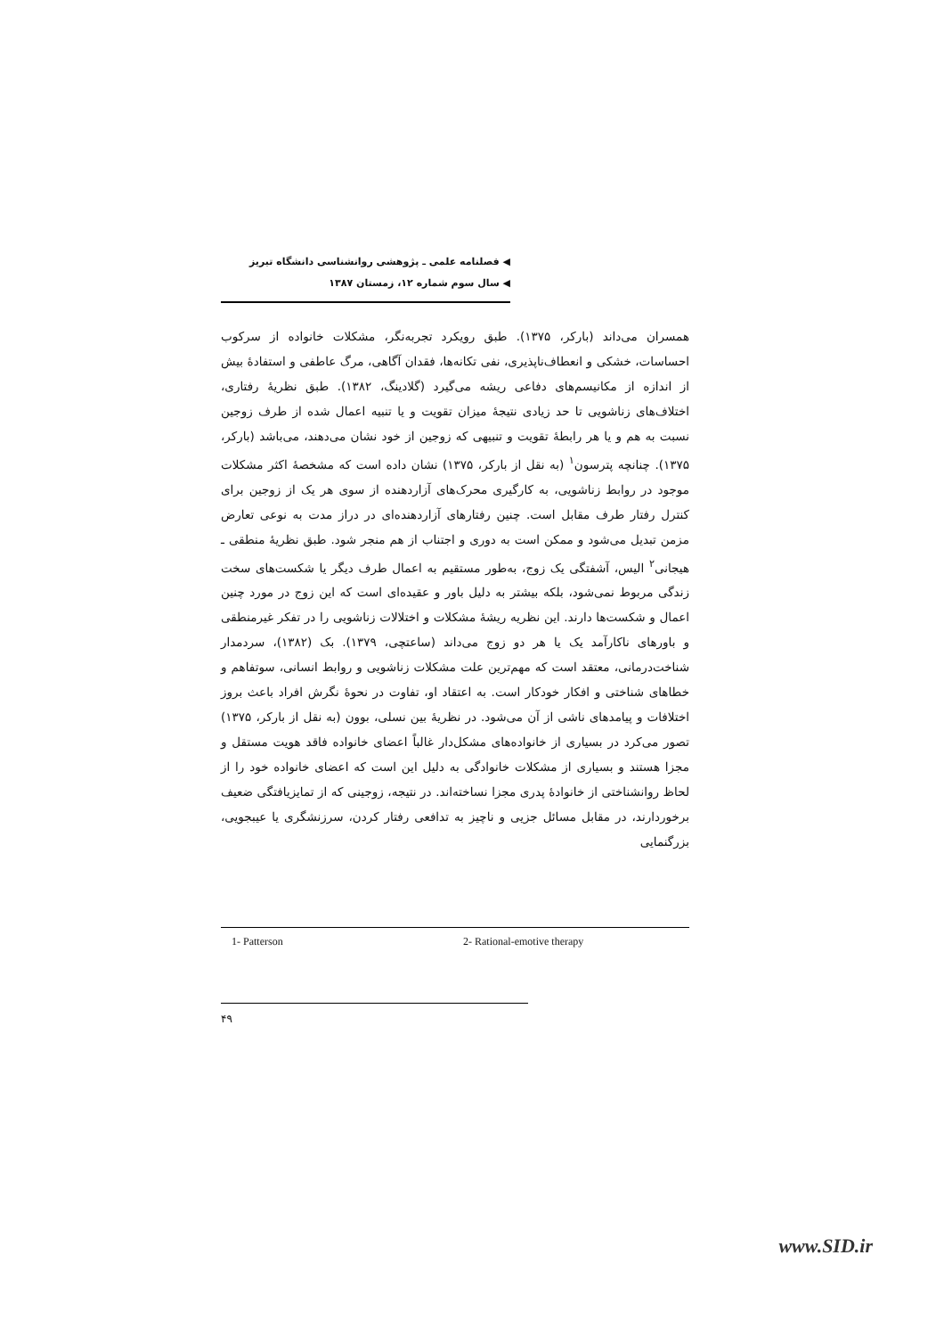◀ فصلنامه علمی ـ پژوهشی روانشناسی دانشگاه تبریز
◀ سال سوم شماره ۱۲، زمستان ۱۳۸۷
همسران می‌داند (بارکر، ۱۳۷۵). طبق رویکرد تجربه‌نگر، مشکلات خانواده از سرکوب احساسات، خشکی و انعطاف‌ناپذیری، نفی تکانه‌ها، فقدان آگاهی، مرگ عاطفی و استفادهٔ بیش از اندازه از مکانیسم‌های دفاعی ریشه می‌گیرد (گلادینگ، ۱۳۸۲). طبق نظریهٔ رفتاری، اختلاف‌های زناشویی تا حد زیادی نتیجهٔ میزان تقویت و یا تنبیه اعمال شده از طرف زوجین نسبت به هم و یا هر رابطهٔ تقویت و تنبیهی که زوجین از خود نشان می‌دهند، می‌باشد (بارکر، ۱۳۷۵). چنانچه پترسون<sup>۱</sup> (به نقل از بارکر، ۱۳۷۵) نشان داده است که مشخصهٔ اکثر مشکلات موجود در روابط زناشویی، به کارگیری محرک‌های آزاردهنده از سوی هر یک از زوجین برای کنترل رفتار طرف مقابل است. چنین رفتارهای آزاردهنده‌ای در دراز مدت به نوعی تعارض مزمن تبدیل می‌شود و ممکن است به دوری و اجتناب از هم منجر شود. طبق نظریهٔ منطقی ـ هیجانی<sup>۲</sup> الیس، آشفتگی یک زوج، به‌طور مستقیم به اعمال طرف دیگر یا شکست‌های سخت زندگی مربوط نمی‌شود، بلکه بیشتر به دلیل باور و عقیده‌ای است که این زوج در مورد چنین اعمال و شکست‌ها دارند. این نظریه ریشهٔ مشکلات و اختلالات زناشویی را در تفکر غیرمنطقی و باورهای ناکارآمد یک یا هر دو زوج می‌داند (ساعتچی، ۱۳۷۹). بک (۱۳۸۲)، سردمدار شناخت‌درمانی، معتقد است که مهم‌ترین علت مشکلات زناشویی و روابط انسانی، سوتفاهم و خطاهای شناختی و افکار خودکار است. به اعتقاد او، تفاوت در نحوهٔ نگرش افراد باعث بروز اختلافات و پیامدهای ناشی از آن می‌شود. در نظریهٔ بین نسلی، بوون (به نقل از بارکر، ۱۳۷۵) تصور می‌کرد در بسیاری از خانواده‌های مشکل‌دار غالباً اعضای خانواده فاقد هویت مستقل و مجزا هستند و بسیاری از مشکلات خانوادگی به دلیل این است که اعضای خانواده خود را از لحاظ روانشناختی از خانوادهٔ پدری مجزا نساخته‌اند. در نتیجه، زوجینی که از تمایزیافتگی ضعیف برخوردارند، در مقابل مسائل جزیی و ناچیز به تدافعی رفتار کردن، سرزنشگری یا عیبجویی، بزرگنمایی
1- Patterson 2- Rational-emotive therapy
۴۹
www.SID.ir